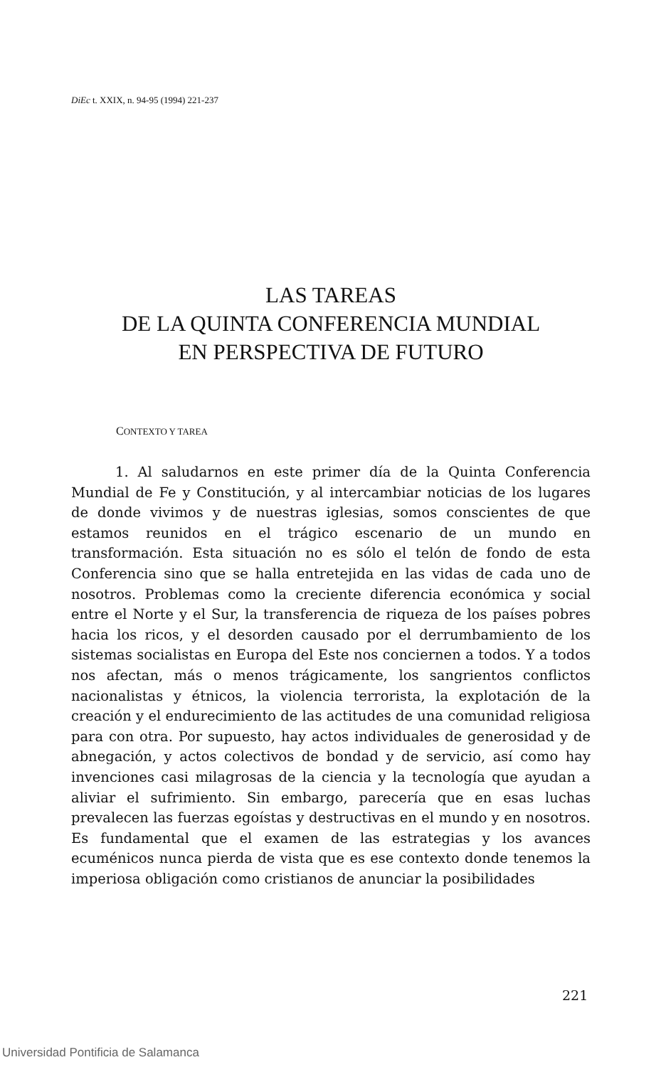DiEc t. XXIX, n. 94-95 (1994) 221-237
LAS TAREAS
DE LA QUINTA CONFERENCIA MUNDIAL
EN PERSPECTIVA DE FUTURO
CONTEXTO Y TAREA
1. Al saludarnos en este primer día de la Quinta Conferencia Mundial de Fe y Constitución, y al intercambiar noticias de los lugares de donde vivimos y de nuestras iglesias, somos conscientes de que estamos reunidos en el trágico escenario de un mundo en transformación. Esta situación no es sólo el telón de fondo de esta Conferencia sino que se halla entretejida en las vidas de cada uno de nosotros. Problemas como la creciente diferencia económica y social entre el Norte y el Sur, la transferencia de riqueza de los países pobres hacia los ricos, y el desorden causado por el derrumbamiento de los sistemas socialistas en Europa del Este nos conciernen a todos. Y a todos nos afectan, más o menos trágicamente, los sangrientos conflictos nacionalistas y étnicos, la violencia terrorista, la explotación de la creación y el endurecimiento de las actitudes de una comunidad religiosa para con otra. Por supuesto, hay actos individuales de generosidad y de abnegación, y actos colectivos de bondad y de servicio, así como hay invenciones casi milagrosas de la ciencia y la tecnología que ayudan a aliviar el sufrimiento. Sin embargo, parecería que en esas luchas prevalecen las fuerzas egoístas y destructivas en el mundo y en nosotros. Es fundamental que el examen de las estrategias y los avances ecuménicos nunca pierda de vista que es ese contexto donde tenemos la imperiosa obligación como cristianos de anunciar la posibilidades
221
Universidad Pontificia de Salamanca